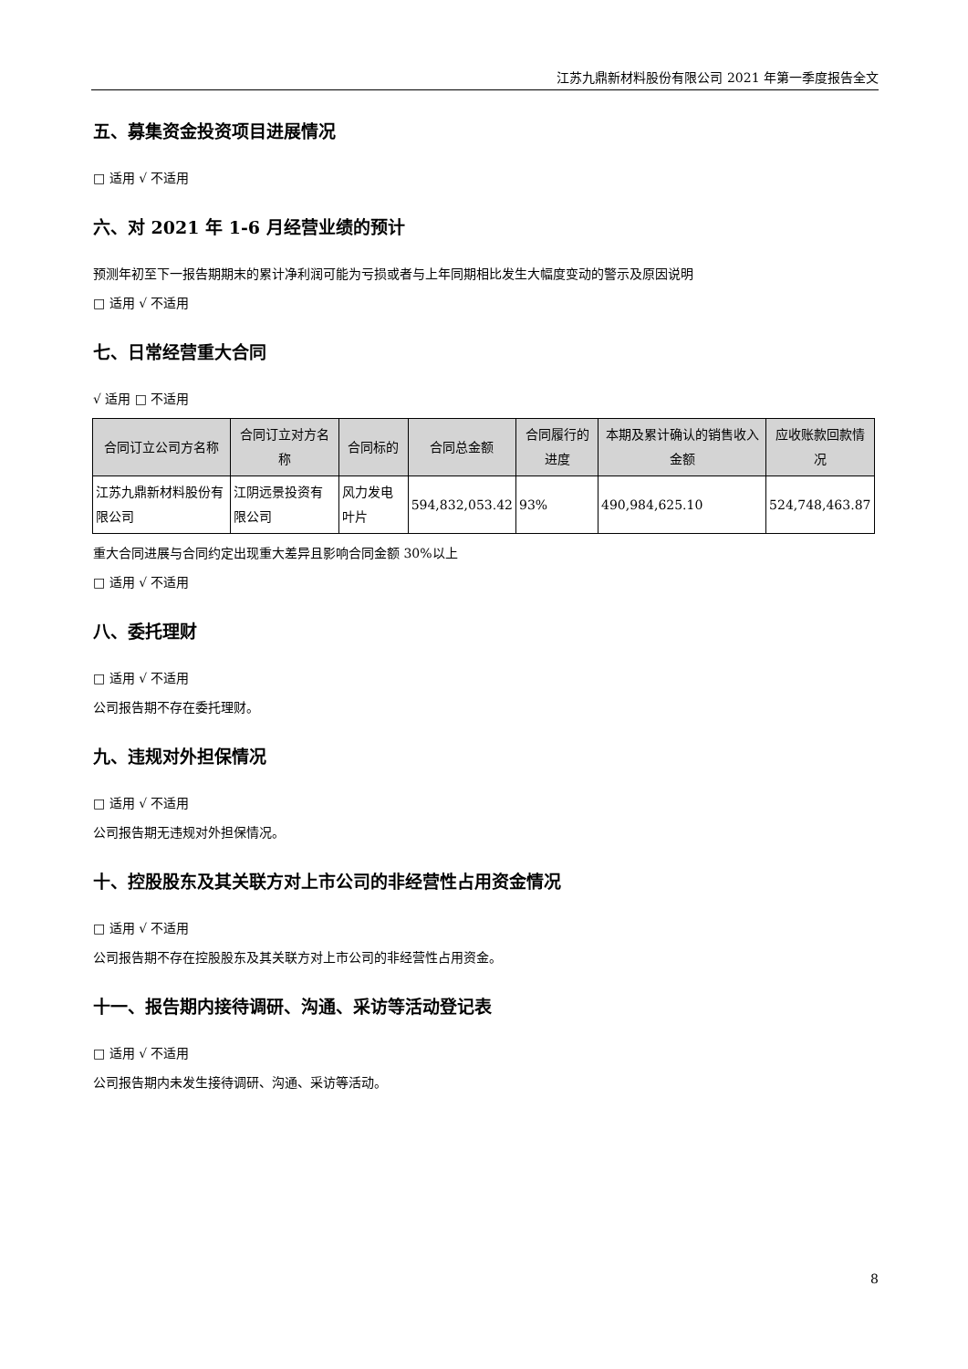江苏九鼎新材料股份有限公司 2021 年第一季度报告全文
五、募集资金投资项目进展情况
□ 适用 √ 不适用
六、对 2021 年 1-6 月经营业绩的预计
预测年初至下一报告期期末的累计净利润可能为亏损或者与上年同期相比发生大幅度变动的警示及原因说明
□ 适用 √ 不适用
七、日常经营重大合同
√ 适用 □ 不适用
| 合同订立公司方名称 | 合同订立对方名称 | 合同标的 | 合同总金额 | 合同履行的进度 | 本期及累计确认的销售收入金额 | 应收账款回款情况 |
| --- | --- | --- | --- | --- | --- | --- |
| 江苏九鼎新材料股份有限公司 | 江阴远景投资有限公司 | 风力发电叶片 | 594,832,053.42 | 93% | 490,984,625.10 | 524,748,463.87 |
重大合同进展与合同约定出现重大差异且影响合同金额 30%以上
□ 适用 √ 不适用
八、委托理财
□ 适用 √ 不适用
公司报告期不存在委托理财。
九、违规对外担保情况
□ 适用 √ 不适用
公司报告期无违规对外担保情况。
十、控股股东及其关联方对上市公司的非经营性占用资金情况
□ 适用 √ 不适用
公司报告期不存在控股股东及其关联方对上市公司的非经营性占用资金。
十一、报告期内接待调研、沟通、采访等活动登记表
□ 适用 √ 不适用
公司报告期内未发生接待调研、沟通、采访等活动。
8